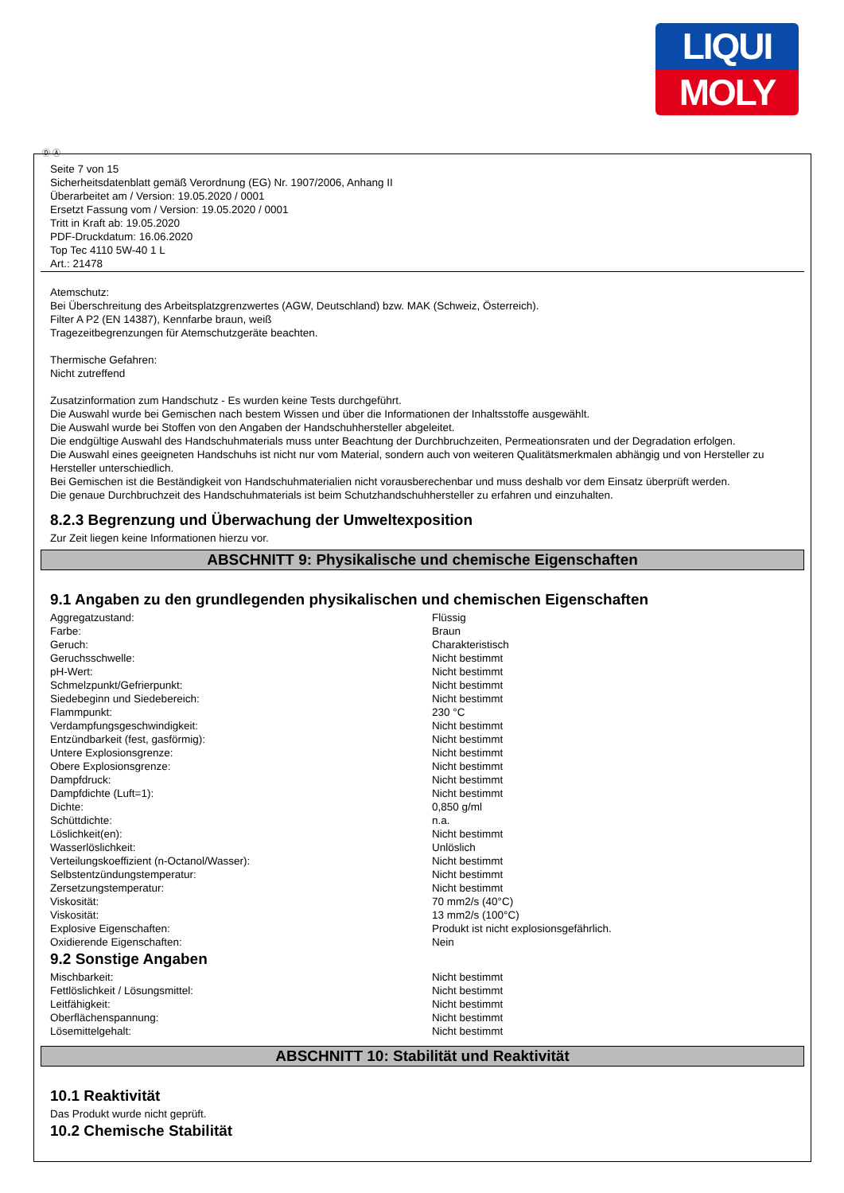LIQUI
MOLY
Ⓓ Ⓐ
Seite 7 von 15
Sicherheitsdatenblatt gemäß Verordnung (EG) Nr. 1907/2006, Anhang II
Überarbeitet am / Version: 19.05.2020 / 0001
Ersetzt Fassung vom / Version: 19.05.2020 / 0001
Tritt in Kraft ab: 19.05.2020
PDF-Druckdatum: 16.06.2020
Top Tec 4110 5W-40 1 L
Art.: 21478
Atemschutz:
Bei Überschreitung des Arbeitsplatzgrenzwertes (AGW, Deutschland) bzw. MAK (Schweiz, Österreich).
Filter A P2 (EN 14387), Kennfarbe braun, weiß
Tragezeitbegrenzungen für Atemschutzgeräte beachten.
Thermische Gefahren:
Nicht zutreffend
Zusatzinformation zum Handschutz - Es wurden keine Tests durchgeführt.
Die Auswahl wurde bei Gemischen nach bestem Wissen und über die Informationen der Inhaltsstoffe ausgewählt.
Die Auswahl wurde bei Stoffen von den Angaben der Handschuhhersteller abgeleitet.
Die endgültige Auswahl des Handschuhmaterials muss unter Beachtung der Durchbruchzeiten, Permeationsraten und der Degradation erfolgen.
Die Auswahl eines geeigneten Handschuhs ist nicht nur vom Material, sondern auch von weiteren Qualitätsmerkmalen abhängig und von Hersteller zu Hersteller unterschiedlich.
Bei Gemischen ist die Beständigkeit von Handschuhmaterialien nicht vorausberechenbar und muss deshalb vor dem Einsatz überprüft werden.
Die genaue Durchbruchzeit des Handschuhmaterials ist beim Schutzhandschuhhersteller zu erfahren und einzuhalten.
8.2.3 Begrenzung und Überwachung der Umweltexposition
Zur Zeit liegen keine Informationen hierzu vor.
ABSCHNITT 9: Physikalische und chemische Eigenschaften
9.1 Angaben zu den grundlegenden physikalischen und chemischen Eigenschaften
| Aggregatzustand: | Flüssig |
| Farbe: | Braun |
| Geruch: | Charakteristisch |
| Geruchsschwelle: | Nicht bestimmt |
| pH-Wert: | Nicht bestimmt |
| Schmelzpunkt/Gefrierpunkt: | Nicht bestimmt |
| Siedebeginn und Siedebereich: | Nicht bestimmt |
| Flammpunkt: | 230 °C |
| Verdampfungsgeschwindigkeit: | Nicht bestimmt |
| Entzündbarkeit (fest, gasförmig): | Nicht bestimmt |
| Untere Explosionsgrenze: | Nicht bestimmt |
| Obere Explosionsgrenze: | Nicht bestimmt |
| Dampfdruck: | Nicht bestimmt |
| Dampfdichte (Luft=1): | Nicht bestimmt |
| Dichte: | 0,850 g/ml |
| Schüttdichte: | n.a. |
| Löslichkeit(en): | Nicht bestimmt |
| Wasserlöslichkeit: | Unlöslich |
| Verteilungskoeffizient (n-Octanol/Wasser): | Nicht bestimmt |
| Selbstentzündungstemperatur: | Nicht bestimmt |
| Zersetzungstemperatur: | Nicht bestimmt |
| Viskosität: | 70 mm2/s (40°C) |
| Viskosität: | 13 mm2/s (100°C) |
| Explosive Eigenschaften: | Produkt ist nicht explosionsgefährlich. |
| Oxidierende Eigenschaften: | Nein |
9.2 Sonstige Angaben
| Mischbarkeit: | Nicht bestimmt |
| Fettlöslichkeit / Lösungsmittel: | Nicht bestimmt |
| Leitfähigkeit: | Nicht bestimmt |
| Oberflächenspannung: | Nicht bestimmt |
| Lösemittelgehalt: | Nicht bestimmt |
ABSCHNITT 10: Stabilität und Reaktivität
10.1 Reaktivität
Das Produkt wurde nicht geprüft.
10.2 Chemische Stabilität